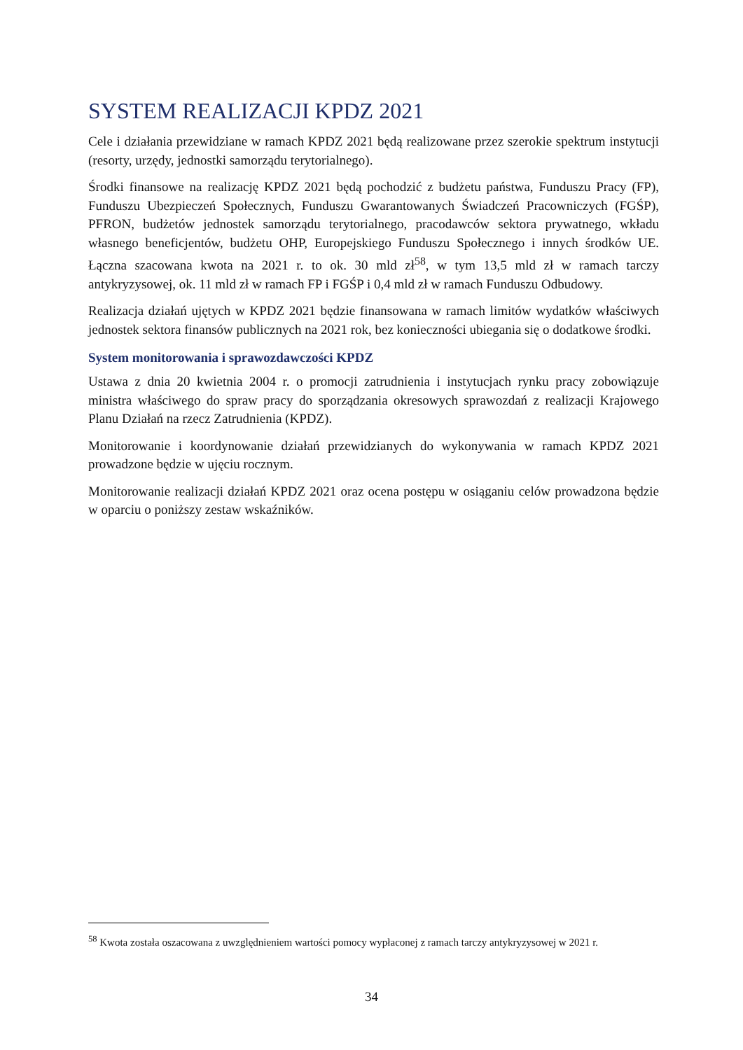SYSTEM REALIZACJI KPDZ 2021
Cele i działania przewidziane w ramach KPDZ 2021 będą realizowane przez szerokie spektrum instytucji (resorty, urzędy, jednostki samorządu terytorialnego).
Środki finansowe na realizację KPDZ 2021 będą pochodzić z budżetu państwa, Funduszu Pracy (FP), Funduszu Ubezpieczeń Społecznych, Funduszu Gwarantowanych Świadczeń Pracowniczych (FGŚP), PFRON, budżetów jednostek samorządu terytorialnego, pracodawców sektora prywatnego, wkładu własnego beneficjentów, budżetu OHP, Europejskiego Funduszu Społecznego i innych środków UE. Łączna szacowana kwota na 2021 r. to ok. 30 mld zł<sup>58</sup>, w tym 13,5 mld zł w ramach tarczy antykryzysowej, ok. 11 mld zł w ramach FP i FGŚP i 0,4 mld zł w ramach Funduszu Odbudowy.
Realizacja działań ujętych w KPDZ 2021 będzie finansowana w ramach limitów wydatków właściwych jednostek sektora finansów publicznych na 2021 rok, bez konieczności ubiegania się o dodatkowe środki.
System monitorowania i sprawozdawczości KPDZ
Ustawa z dnia 20 kwietnia 2004 r. o promocji zatrudnienia i instytucjach rynku pracy zobowiązuje ministra właściwego do spraw pracy do sporządzania okresowych sprawozdań z realizacji Krajowego Planu Działań na rzecz Zatrudnienia (KPDZ).
Monitorowanie i koordynowanie działań przewidzianych do wykonywania w ramach KPDZ 2021 prowadzone będzie w ujęciu rocznym.
Monitorowanie realizacji działań KPDZ 2021 oraz ocena postępu w osiąganiu celów prowadzona będzie w oparciu o poniższy zestaw wskaźników.
<sup>58</sup> Kwota została oszacowana z uwzględnieniem wartości pomocy wypłaconej z ramach tarczy antykryzysowej w 2021 r.
34